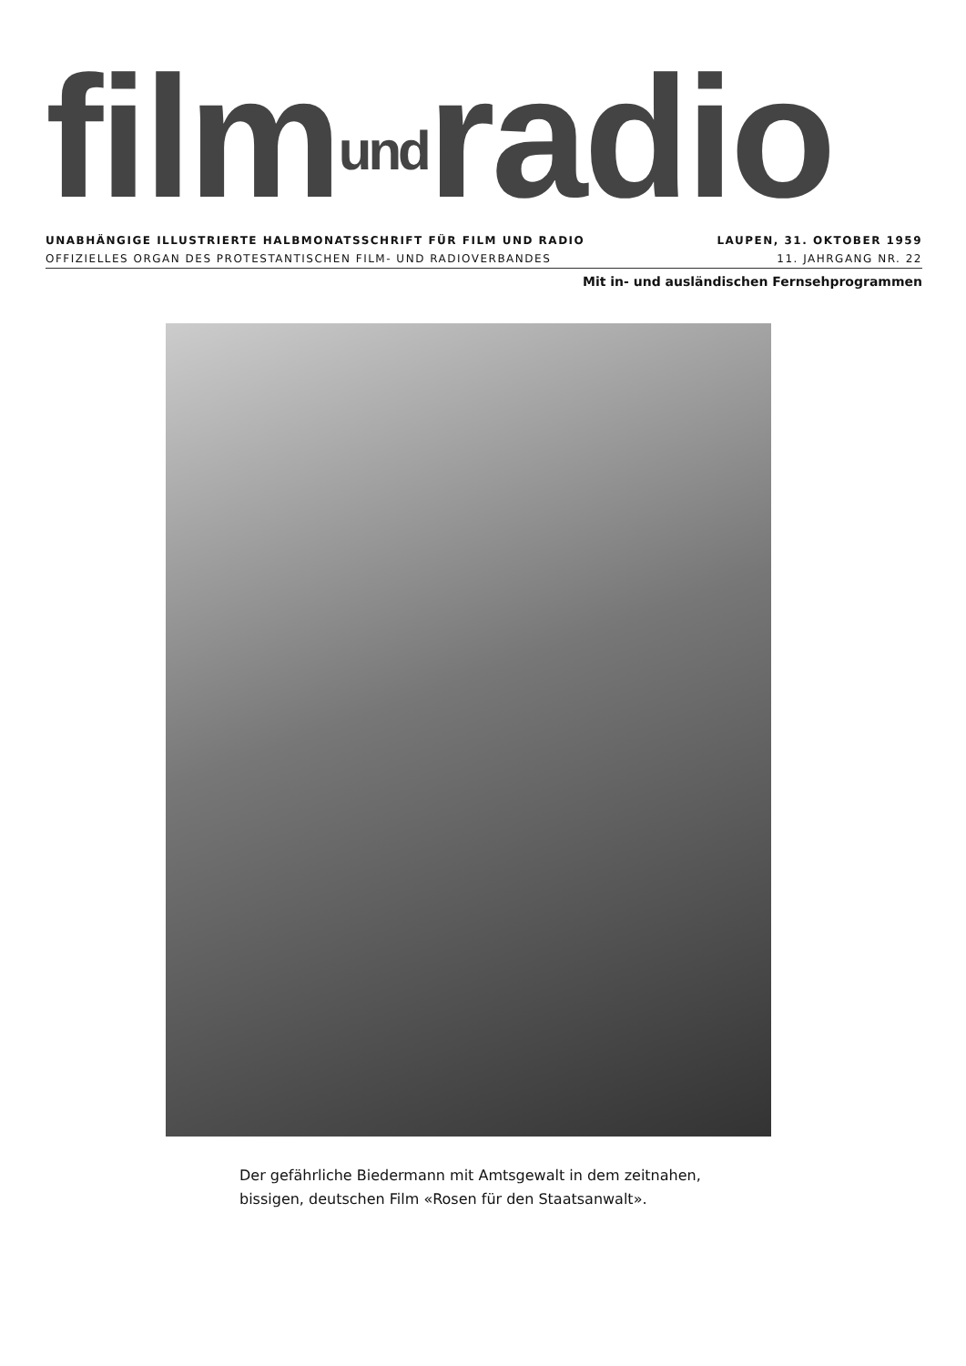filmundradio
UNABHÄNGIGE ILLUSTRIERTE HALBMONATSSCHRIFT FÜR FILM UND RADIO LAUPEN, 31. OKTOBER 1959
OFFIZIELLES ORGAN DES PROTESTANTISCHEN FILM- UND RADIOVERBANDES 11. JAHRGANG NR. 22
Mit in- und ausländischen Fernsehprogrammen
Der gefährliche Biedermann mit Amtsgewalt in dem zeitnahen,
bissigen, deutschen Film «Rosen für den Staatsanwalt».